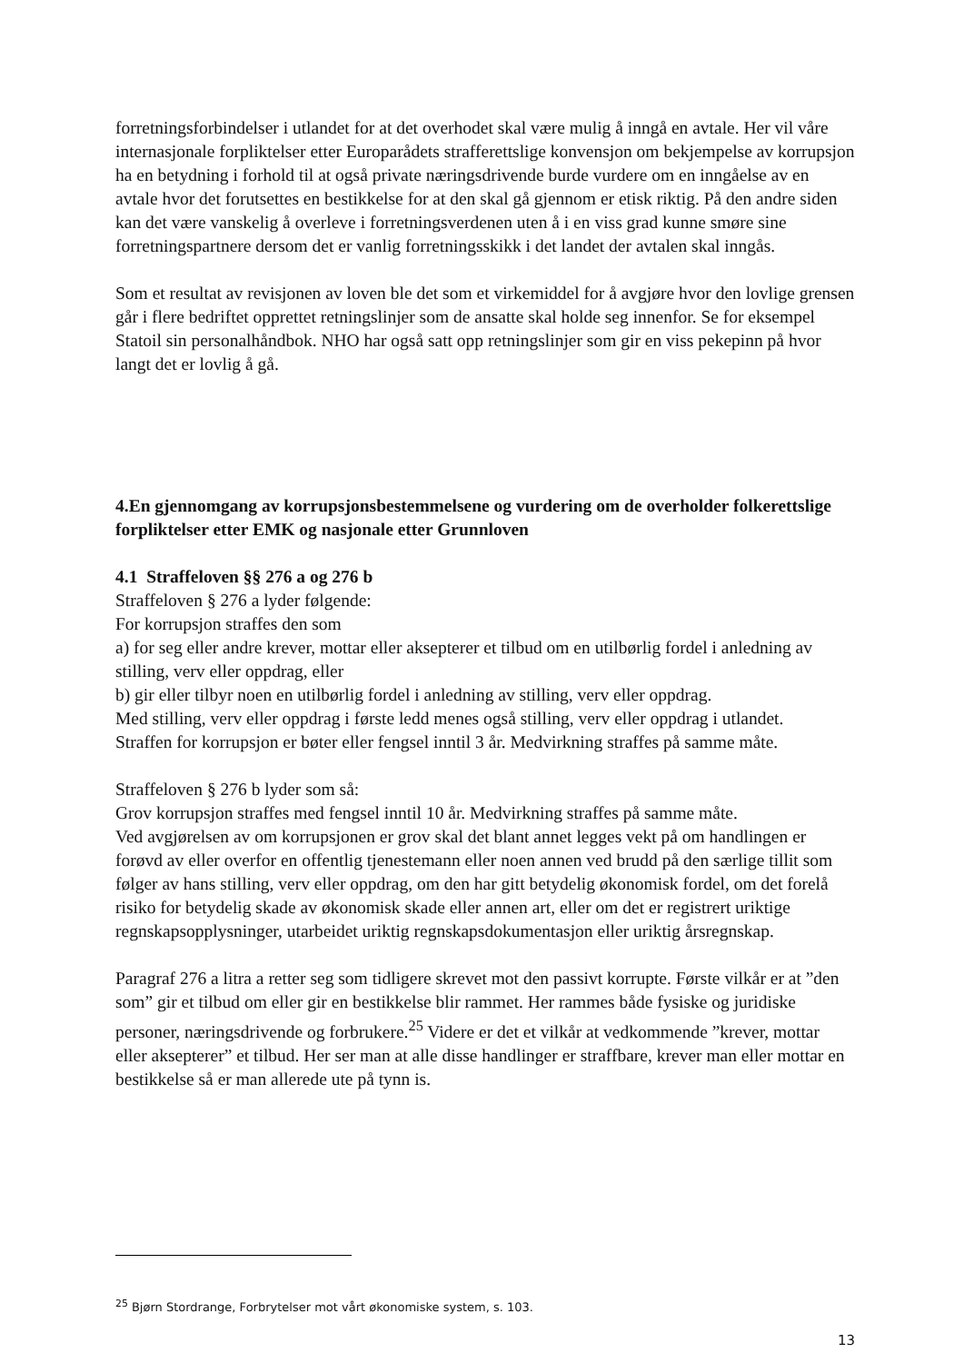forretningsforbindelser i utlandet for at det overhodet skal være mulig å inngå en avtale. Her vil våre internasjonale forpliktelser etter Europarådets strafferettslige konvensjon om bekjempelse av korrupsjon ha en betydning i forhold til at også private næringsdrivende burde vurdere om en inngåelse av en avtale hvor det forutsettes en bestikkelse for at den skal gå gjennom er etisk riktig. På den andre siden kan det være vanskelig å overleve i forretningsverdenen uten å i en viss grad kunne smøre sine forretningspartnere dersom det er vanlig forretningsskikk i det landet der avtalen skal inngås.
Som et resultat av revisjonen av loven ble det som et virkemiddel for å avgjøre hvor den lovlige grensen går i flere bedriftet opprettet retningslinjer som de ansatte skal holde seg innenfor. Se for eksempel Statoil sin personalhåndbok. NHO har også satt opp retningslinjer som gir en viss pekepinn på hvor langt det er lovlig å gå.
4.En gjennomgang av korrupsjonsbestemmelsene og vurdering om de overholder folkerettslige forpliktelser etter EMK og nasjonale etter Grunnloven
4.1 Straffeloven §§ 276 a og 276 b
Straffeloven § 276 a lyder følgende:
For korrupsjon straffes den som
a) for seg eller andre krever, mottar eller aksepterer et tilbud om en utilbørlig fordel i anledning av stilling, verv eller oppdrag, eller
b) gir eller tilbyr noen en utilbørlig fordel i anledning av stilling, verv eller oppdrag.
Med stilling, verv eller oppdrag i første ledd menes også stilling, verv eller oppdrag i utlandet.
Straffen for korrupsjon er bøter eller fengsel inntil 3 år. Medvirkning straffes på samme måte.
Straffeloven § 276 b lyder som så:
Grov korrupsjon straffes med fengsel inntil 10 år. Medvirkning straffes på samme måte.
Ved avgjørelsen av om korrupsjonen er grov skal det blant annet legges vekt på om handlingen er forøvd av eller overfor en offentlig tjenestemann eller noen annen ved brudd på den særlige tillit som følger av hans stilling, verv eller oppdrag, om den har gitt betydelig økonomisk fordel, om det forelå risiko for betydelig skade av økonomisk skade eller annen art, eller om det er registrert uriktige regnskapsopplysninger, utarbeidet uriktig regnskapsdokumentasjon eller uriktig årsregnskap.
Paragraf 276 a litra a retter seg som tidligere skrevet mot den passivt korrupte. Første vilkår er at ”den som” gir et tilbud om eller gir en bestikkelse blir rammet. Her rammes både fysiske og juridiske personer, næringsdrivende og forbrukere.<sup>25</sup> Videre er det et vilkår at vedkommende ”krever, mottar eller aksepterer” et tilbud. Her ser man at alle disse handlinger er straffbare, krever man eller mottar en bestikkelse så er man allerede ute på tynn is.
<sup>25</sup> Bjørn Stordrange, Forbrytelser mot vårt økonomiske system, s. 103.
13